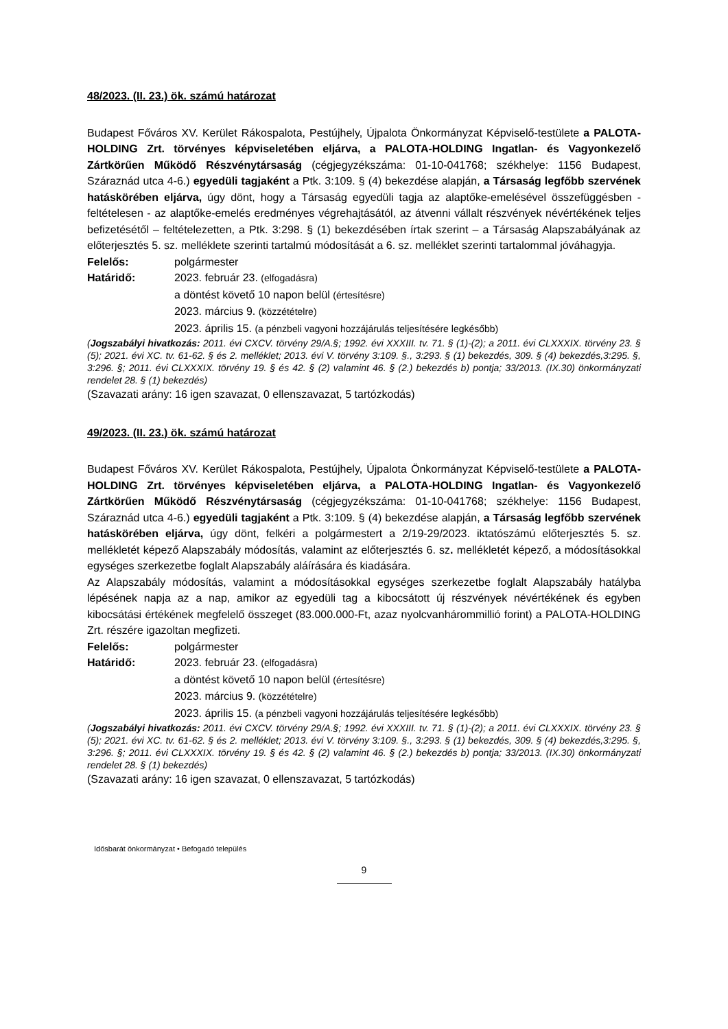48/2023. (II. 23.) ök. számú határozat
Budapest Főváros XV. Kerület Rákospalota, Pestújhely, Újpalota Önkormányzat Képviselő-testülete a PALOTA-HOLDING Zrt. törvényes képviseletében eljárva, a PALOTA-HOLDING Ingatlan- és Vagyonkezelő Zártkörűen Működő Részvénytársaság (cégjegyzékszáma: 01-10-041768; székhelye: 1156 Budapest, Száraznád utca 4-6.) egyedüli tagjaként a Ptk. 3:109. § (4) bekezdése alapján, a Társaság legfőbb szervének hatáskörében eljárva, úgy dönt, hogy a Társaság egyedüli tagja az alaptőke-emelésével összefüggésben - feltételesen - az alaptőke-emelés eredményes végrehajtásától, az átvenni vállalt részvények névértékének teljes befizetésétől – feltételezetten, a Ptk. 3:298. § (1) bekezdésében írtak szerint – a Társaság Alapszabályának az előterjesztés 5. sz. melléklete szerinti tartalmú módosítását a 6. sz. melléklet szerinti tartalommal jóváhagyja.
Felelős: polgármester
Határidő: 2023. február 23. (elfogadásra)
a döntést követő 10 napon belül (értesítésre)
2023. március 9. (közzétételre)
2023. április 15. (a pénzbeli vagyoni hozzájárulás teljesítésére legkésőbb)
(Jogszabályi hivatkozás: 2011. évi CXCV. törvény 29/A.§; 1992. évi XXXIII. tv. 71. § (1)-(2); a 2011. évi CLXXXIX. törvény 23. § (5); 2021. évi XC. tv. 61-62. § és 2. melléklet; 2013. évi V. törvény 3:109. §., 3:293. § (1) bekezdés, 309. § (4) bekezdés,3:295. §, 3:296. §; 2011. évi CLXXXIX. törvény 19. § és 42. § (2) valamint 46. § (2.) bekezdés b) pontja; 33/2013. (IX.30) önkormányzati rendelet 28. § (1) bekezdés)
(Szavazati arány: 16 igen szavazat, 0 ellenszavazat, 5 tartózkodás)
49/2023. (II. 23.) ök. számú határozat
Budapest Főváros XV. Kerület Rákospalota, Pestújhely, Újpalota Önkormányzat Képviselő-testülete a PALOTA-HOLDING Zrt. törvényes képviseletében eljárva, a PALOTA-HOLDING Ingatlan- és Vagyonkezelő Zártkörűen Működő Részvénytársaság (cégjegyzékszáma: 01-10-041768; székhelye: 1156 Budapest, Száraznád utca 4-6.) egyedüli tagjaként a Ptk. 3:109. § (4) bekezdése alapján, a Társaság legfőbb szervének hatáskörében eljárva, úgy dönt, felkéri a polgármestert a 2/19-29/2023. iktatószámú előterjesztés 5. sz. mellékletét képező Alapszabály módosítás, valamint az előterjesztés 6. sz. mellékletét képező, a módosításokkal egységes szerkezetbe foglalt Alapszabály aláírására és kiadására.
Az Alapszabály módosítás, valamint a módosításokkal egységes szerkezetbe foglalt Alapszabály hatályba lépésének napja az a nap, amikor az egyedüli tag a kibocsátott új részvények névértékének és egyben kibocsátási értékének megfelelő összeget (83.000.000-Ft, azaz nyolcvanhárommillió forint) a PALOTA-HOLDING Zrt. részére igazoltan megfizeti.
Felelős: polgármester
Határidő: 2023. február 23. (elfogadásra)
a döntést követő 10 napon belül (értesítésre)
2023. március 9. (közzétételre)
2023. április 15. (a pénzbeli vagyoni hozzájárulás teljesítésére legkésőbb)
(Jogszabályi hivatkozás: 2011. évi CXCV. törvény 29/A.§; 1992. évi XXXIII. tv. 71. § (1)-(2); a 2011. évi CLXXXIX. törvény 23. § (5); 2021. évi XC. tv. 61-62. § és 2. melléklet; 2013. évi V. törvény 3:109. §., 3:293. § (1) bekezdés, 309. § (4) bekezdés,3:295. §, 3:296. §; 2011. évi CLXXXIX. törvény 19. § és 42. § (2) valamint 46. § (2.) bekezdés b) pontja; 33/2013. (IX.30) önkormányzati rendelet 28. § (1) bekezdés)
(Szavazati arány: 16 igen szavazat, 0 ellenszavazat, 5 tartózkodás)
Idősbarát önkormányzat • Befogadó település
9